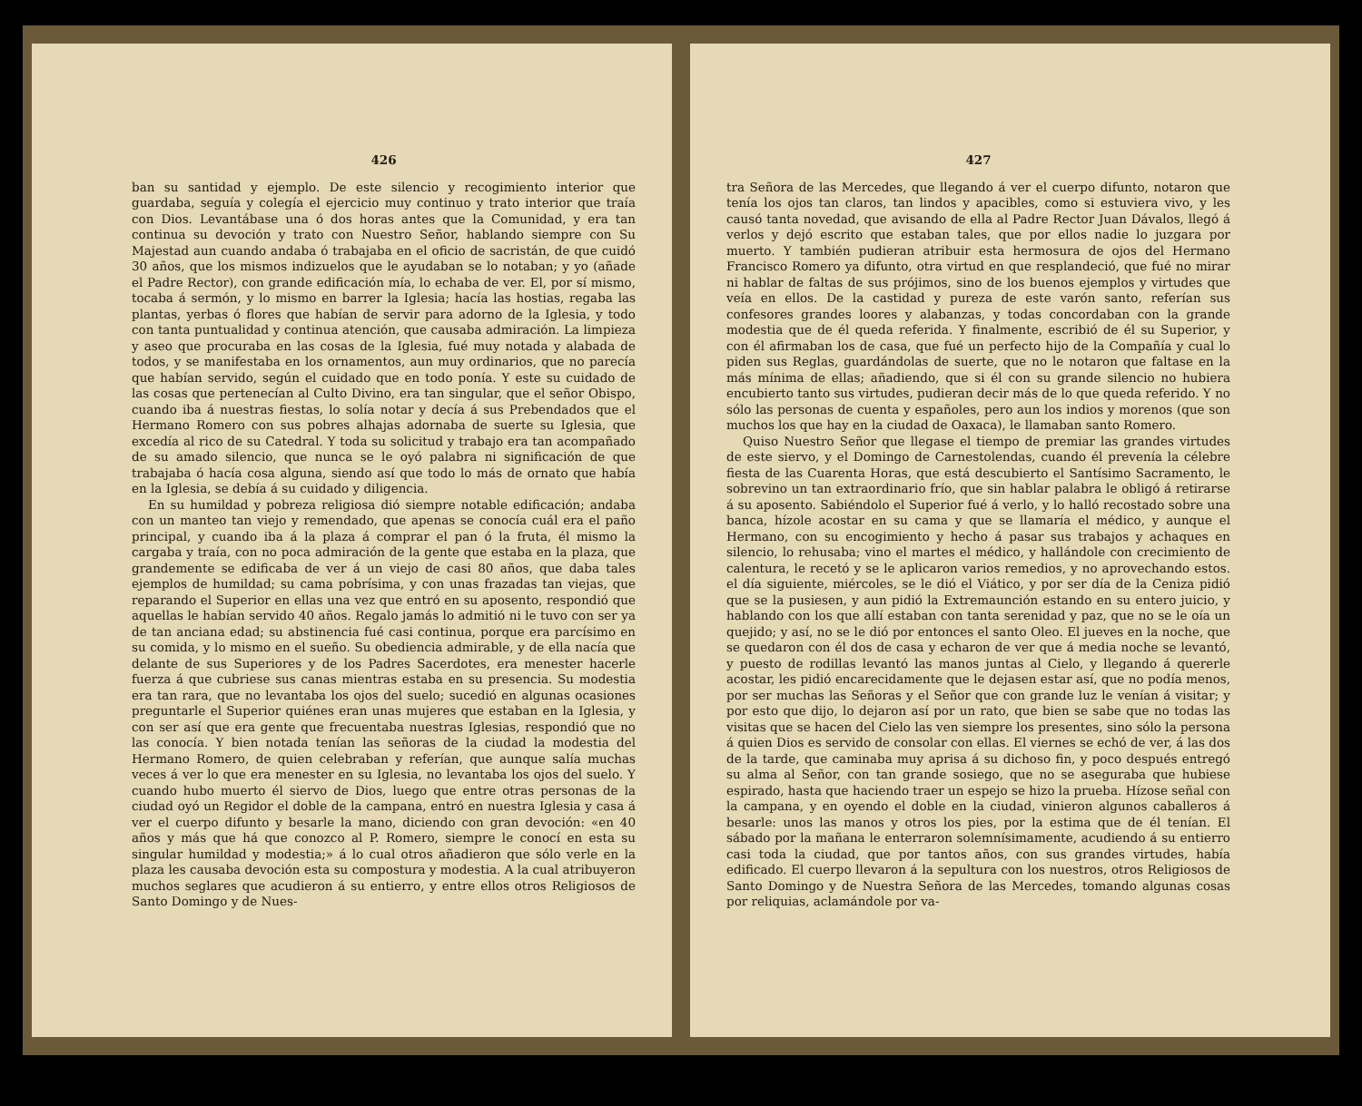426
ban su santidad y ejemplo. De este silencio y recogimiento interior que guardaba, seguía y colegía el ejercicio muy continuo y trato interior que traía con Dios. Levantábase una ó dos horas antes que la Comunidad, y era tan continua su devoción y trato con Nuestro Señor, hablando siempre con Su Majestad aun cuando andaba ó trabajaba en el oficio de sacristán, de que cuidó 30 años, que los mismos indizuelos que le ayudaban se lo notaban; y yo (añade el Padre Rector), con grande edificación mía, lo echaba de ver. El, por sí mismo, tocaba á sermón, y lo mismo en barrer la Iglesia; hacía las hostias, regaba las plantas, yerbas ó flores que habían de servir para adorno de la Iglesia, y todo con tanta puntualidad y continua atención, que causaba admiración. La limpieza y aseo que procuraba en las cosas de la Iglesia, fué muy notada y alabada de todos, y se manifestaba en los ornamentos, aun muy ordinarios, que no parecía que habían servido, según el cuidado que en todo ponía. Y este su cuidado de las cosas que pertenecían al Culto Divino, era tan singular, que el señor Obispo, cuando iba á nuestras fiestas, lo solía notar y decía á sus Prebendados que el Hermano Romero con sus pobres alhajas adornaba de suerte su Iglesia, que excedía al rico de su Catedral. Y toda su solicitud y trabajo era tan acompañado de su amado silencio, que nunca se le oyó palabra ni significación de que trabajaba ó hacía cosa alguna, siendo así que todo lo más de ornato que había en la Iglesia, se debía á su cuidado y diligencia.
En su humildad y pobreza religiosa dió siempre notable edificación; andaba con un manteo tan viejo y remendado, que apenas se conocía cuál era el paño principal, y cuando iba á la plaza á comprar el pan ó la fruta, él mismo la cargaba y traía, con no poca admiración de la gente que estaba en la plaza, que grandemente se edificaba de ver á un viejo de casi 80 años, que daba tales ejemplos de humildad; su cama pobrísima, y con unas frazadas tan viejas, que reparando el Superior en ellas una vez que entró en su aposento, respondió que aquellas le habían servido 40 años. Regalo jamás lo admitió ni le tuvo con ser ya de tan anciana edad; su abstinencia fué casi continua, porque era parcísimo en su comida, y lo mismo en el sueño. Su obediencia admirable, y de ella nacía que delante de sus Superiores y de los Padres Sacerdotes, era menester hacerle fuerza á que cubriese sus canas mientras estaba en su presencia. Su modestia era tan rara, que no levantaba los ojos del suelo; sucedió en algunas ocasiones preguntarle el Superior quiénes eran unas mujeres que estaban en la Iglesia, y con ser así que era gente que frecuentaba nuestras Iglesias, respondió que no las conocía. Y bien notada tenían las señoras de la ciudad la modestia del Hermano Romero, de quien celebraban y referían, que aunque salía muchas veces á ver lo que era menester en su Iglesia, no levantaba los ojos del suelo. Y cuando hubo muerto él siervo de Dios, luego que entre otras personas de la ciudad oyó un Regidor el doble de la campana, entró en nuestra Iglesia y casa á ver el cuerpo difunto y besarle la mano, diciendo con gran devoción: «en 40 años y más que há que conozco al P. Romero, siempre le conocí en esta su singular humildad y modestia;» á lo cual otros añadieron que sólo verle en la plaza les causaba devoción esta su compostura y modestia. A la cual atribuyeron muchos seglares que acudieron á su entierro, y entre ellos otros Religiosos de Santo Domingo y de Nues-
427
tra Señora de las Mercedes, que llegando á ver el cuerpo difunto, notaron que tenía los ojos tan claros, tan lindos y apacibles, como si estuviera vivo, y les causó tanta novedad, que avisando de ella al Padre Rector Juan Dávalos, llegó á verlos y dejó escrito que estaban tales, que por ellos nadie lo juzgara por muerto. Y también pudieran atribuir esta hermosura de ojos del Hermano Francisco Romero ya difunto, otra virtud en que resplandeció, que fué no mirar ni hablar de faltas de sus prójimos, sino de los buenos ejemplos y virtudes que veía en ellos. De la castidad y pureza de este varón santo, referían sus confesores grandes loores y alabanzas, y todas concordaban con la grande modestia que de él queda referida. Y finalmente, escribió de él su Superior, y con él afirmaban los de casa, que fué un perfecto hijo de la Compañía y cual lo piden sus Reglas, guardándolas de suerte, que no le notaron que faltase en la más mínima de ellas; añadiendo, que si él con su grande silencio no hubiera encubierto tanto sus virtudes, pudieran decir más de lo que queda referido. Y no sólo las personas de cuenta y españoles, pero aun los indios y morenos (que son muchos los que hay en la ciudad de Oaxaca), le llamaban santo Romero.
Quiso Nuestro Señor que llegase el tiempo de premiar las grandes virtudes de este siervo, y el Domingo de Carnestolendas, cuando él prevenía la célebre fiesta de las Cuarenta Horas, que está descubierto el Santísimo Sacramento, le sobrevino un tan extraordinario frío, que sin hablar palabra le obligó á retirarse á su aposento. Sabiéndolo el Superior fué á verlo, y lo halló recostado sobre una banca, hízole acostar en su cama y que se llamaría el médico, y aunque el Hermano, con su encogimiento y hecho á pasar sus trabajos y achaques en silencio, lo rehusaba; vino el martes el médico, y hallándole con crecimiento de calentura, le recetó y se le aplicaron varios remedios, y no aprovechando estos. el día siguiente, miércoles, se le dió el Viático, y por ser día de la Ceniza pidió que se la pusiesen, y aun pidió la Extremaunción estando en su entero juicio, y hablando con los que allí estaban con tanta serenidad y paz, que no se le oía un quejido; y así, no se le dió por entonces el santo Oleo. El jueves en la noche, que se quedaron con él dos de casa y echaron de ver que á media noche se levantó, y puesto de rodillas levantó las manos juntas al Cielo, y llegando á quererle acostar, les pidió encarecidamente que le dejasen estar así, que no podía menos, por ser muchas las Señoras y el Señor que con grande luz le venían á visitar; y por esto que dijo, lo dejaron así por un rato, que bien se sabe que no todas las visitas que se hacen del Cielo las ven siempre los presentes, sino sólo la persona á quien Dios es servido de consolar con ellas. El viernes se echó de ver, á las dos de la tarde, que caminaba muy aprisa á su dichoso fin, y poco después entregó su alma al Señor, con tan grande sosiego, que no se aseguraba que hubiese espirado, hasta que haciendo traer un espejo se hizo la prueba. Hízose señal con la campana, y en oyendo el doble en la ciudad, vinieron algunos caballeros á besarle: unos las manos y otros los pies, por la estima que de él tenían. El sábado por la mañana le enterraron solemnísimamente, acudiendo á su entierro casi toda la ciudad, que por tantos años, con sus grandes virtudes, había edificado. El cuerpo llevaron á la sepultura con los nuestros, otros Religiosos de Santo Domingo y de Nuestra Señora de las Mercedes, tomando algunas cosas por reliquias, aclamándole por va-